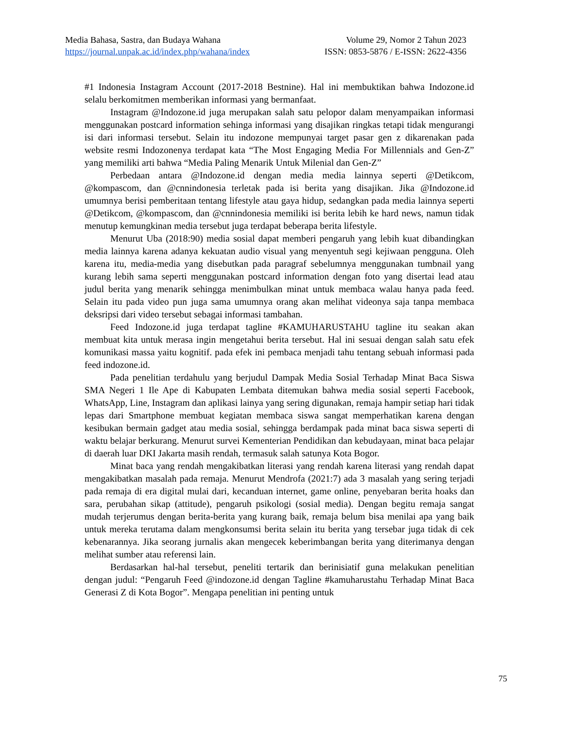Media Bahasa, Sastra, dan Budaya Wahana Volume 29, Nomor 2 Tahun 2023
https://journal.unpak.ac.id/index.php/wahana/index ISSN: 0853-5876 / E-ISSN: 2622-4356
#1 Indonesia Instagram Account (2017-2018 Bestnine). Hal ini membuktikan bahwa Indozone.id selalu berkomitmen memberikan informasi yang bermanfaat.
Instagram @Indozone.id juga merupakan salah satu pelopor dalam menyampaikan informasi menggunakan postcard information sehinga informasi yang disajikan ringkas tetapi tidak mengurangi isi dari informasi tersebut. Selain itu indozone mempunyai target pasar gen z dikarenakan pada website resmi Indozonenya terdapat kata “The Most Engaging Media For Millennials and Gen-Z” yang memiliki arti bahwa “Media Paling Menarik Untuk Milenial dan Gen-Z”
Perbedaan antara @Indozone.id dengan media media lainnya seperti @Detikcom, @kompascom, dan @cnnindonesia terletak pada isi berita yang disajikan. Jika @Indozone.id umumnya berisi pemberitaan tentang lifestyle atau gaya hidup, sedangkan pada media lainnya seperti @Detikcom, @kompascom, dan @cnnindonesia memiliki isi berita lebih ke hard news, namun tidak menutup kemungkinan media tersebut juga terdapat beberapa berita lifestyle.
Menurut Uba (2018:90) media sosial dapat memberi pengaruh yang lebih kuat dibandingkan media lainnya karena adanya kekuatan audio visual yang menyentuh segi kejiwaan pengguna. Oleh karena itu, media-media yang disebutkan pada paragraf sebelumnya menggunakan tumbnail yang kurang lebih sama seperti menggunakan postcard information dengan foto yang disertai lead atau judul berita yang menarik sehingga menimbulkan minat untuk membaca walau hanya pada feed. Selain itu pada video pun juga sama umumnya orang akan melihat videonya saja tanpa membaca deksripsi dari video tersebut sebagai informasi tambahan.
Feed Indozone.id juga terdapat tagline #KAMUHARUSTAHU tagline itu seakan akan membuat kita untuk merasa ingin mengetahui berita tersebut. Hal ini sesuai dengan salah satu efek komunikasi massa yaitu kognitif. pada efek ini pembaca menjadi tahu tentang sebuah informasi pada feed indozone.id.
Pada penelitian terdahulu yang berjudul Dampak Media Sosial Terhadap Minat Baca Siswa SMA Negeri 1 Ile Ape di Kabupaten Lembata ditemukan bahwa media sosial seperti Facebook, WhatsApp, Line, Instagram dan aplikasi lainya yang sering digunakan, remaja hampir setiap hari tidak lepas dari Smartphone membuat kegiatan membaca siswa sangat memperhatikan karena dengan kesibukan bermain gadget atau media sosial, sehingga berdampak pada minat baca siswa seperti di waktu belajar berkurang. Menurut survei Kementerian Pendidikan dan kebudayaan, minat baca pelajar di daerah luar DKI Jakarta masih rendah, termasuk salah satunya Kota Bogor.
Minat baca yang rendah mengakibatkan literasi yang rendah karena literasi yang rendah dapat mengakibatkan masalah pada remaja. Menurut Mendrofa (2021:7) ada 3 masalah yang sering terjadi pada remaja di era digital mulai dari, kecanduan internet, game online, penyebaran berita hoaks dan sara, perubahan sikap (attitude), pengaruh psikologi (sosial media). Dengan begitu remaja sangat mudah terjerumus dengan berita-berita yang kurang baik, remaja belum bisa menilai apa yang baik untuk mereka terutama dalam mengkonsumsi berita selain itu berita yang tersebar juga tidak di cek kebenarannya. Jika seorang jurnalis akan mengecek keberimbangan berita yang diterimanya dengan melihat sumber atau referensi lain.
Berdasarkan hal-hal tersebut, peneliti tertarik dan berinisiatif guna melakukan penelitian dengan judul: “Pengaruh Feed @indozone.id dengan Tagline #kamuharustahu Terhadap Minat Baca Generasi Z di Kota Bogor”. Mengapa penelitian ini penting untuk
75